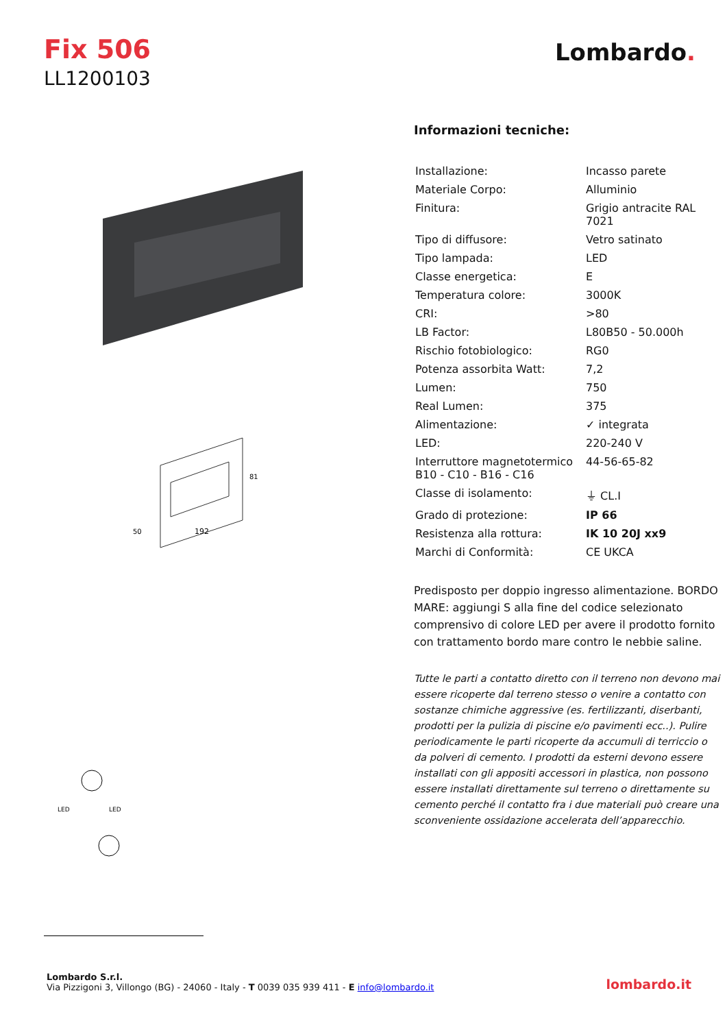Fix 506
LL1200103
Lombardo.
192
81
50
LED
LED
Informazioni tecniche:
| Installazione: | Incasso parete |
| Materiale Corpo: | Alluminio |
| Finitura: | Grigio antracite RAL 7021 |
| Tipo di diffusore: | Vetro satinato |
| Tipo lampada: | LED |
| Classe energetica: | E |
| Temperatura colore: | 3000K |
| CRI: | >80 |
| LB Factor: | L80B50 - 50.000h |
| Rischio fotobiologico: | RG0 |
| Potenza assorbita Watt: | 7,2 |
| Lumen: | 750 |
| Real Lumen: | 375 |
| Alimentazione: | ✓ integrata |
| LED: | 220-240 V |
| Interruttore magnetotermico B10 - C10 - B16 - C16 | 44-56-65-82 |
| Classe di isolamento: | ⏚ CL.I |
| Grado di protezione: | IP 66 |
| Resistenza alla rottura: | IK 10 20J xx9 |
| Marchi di Conformità: | CE UKCA |
Predisposto per doppio ingresso alimentazione. BORDO MARE: aggiungi S alla fine del codice selezionato comprensivo di colore LED per avere il prodotto fornito con trattamento bordo mare contro le nebbie saline.
Tutte le parti a contatto diretto con il terreno non devono mai essere ricoperte dal terreno stesso o venire a contatto con sostanze chimiche aggressive (es. fertilizzanti, diserbanti, prodotti per la pulizia di piscine e/o pavimenti ecc..). Pulire periodicamente le parti ricoperte da accumuli di terriccio o da polveri di cemento. I prodotti da esterni devono essere installati con gli appositi accessori in plastica, non possono essere installati direttamente sul terreno o direttamente su cemento perché il contatto fra i due materiali può creare una sconveniente ossidazione accelerata dell’apparecchio.
Lombardo S.r.l.
Via Pizzigoni 3, Villongo (BG) - 24060 - Italy - T 0039 035 939 411 - E info@lombardo.it
lombardo.it